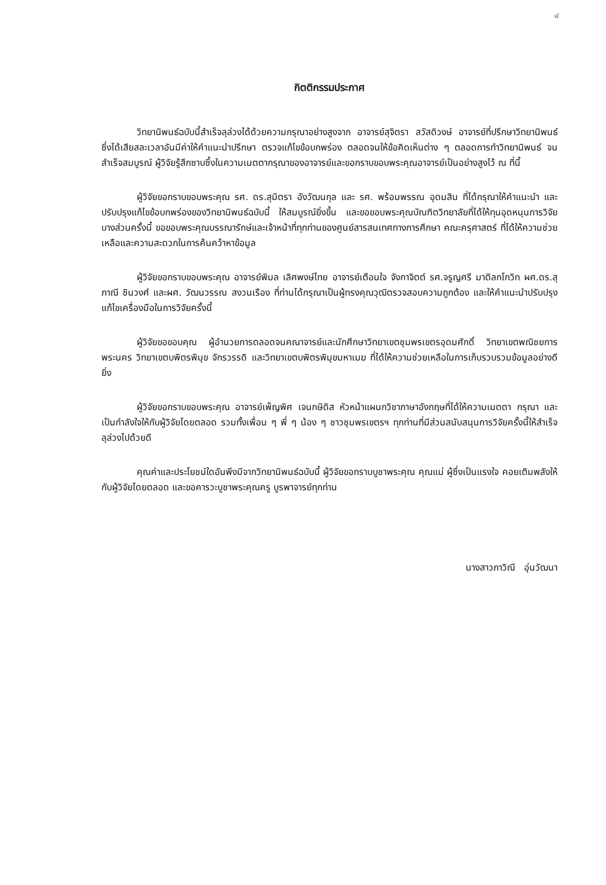ฬ
กิตติกรรมประกาศ
วิทยานิพนธ์ฉบับนี้สำเร็จลุล่วงได้ด้วยความกรุณาอย่างสูงจาก อาจารย์สุจิตรา สวัสดิวงษ์ อาจารย์ที่ปรึกษาวิทยานิพนธ์ ซึ่งได้เสียสละเวลาอันมีค่าให้คำแนะนำปรึกษา ตรวจแก้ไขข้อบกพร่อง ตลอดจนให้ข้อคิดเห็นต่าง ๆ ตลอดการทำวิทยานิพนธ์ จนสำเร็จสมบูรณ์ ผู้วิจัยรู้สึกซาบซึ้งในความเมตตากรุณาของอาจารย์และขอกราบขอบพระคุณอาจารย์เป็นอย่างสูงไว้ ณ ที่นี้
ผู้วิจัยขอกราบขอบพระคุณ รศ. ดร.สุมิตรา อังวัฒนกุล และ รศ. พร้อมพรรณ อุดมสิน ที่ได้กรุณาให้คำแนะนำ และปรับปรุงแก้ไขข้อบกพร่องของวิทยานิพนธ์ฉบับนี้ ให้สมบูรณ์ยิ่งขึ้น และขอขอบพระคุณบัณฑิตวิทยาลัยที่ได้ให้ทุนอุดหนุนการวิจัยบางส่วนครั้งนี้ ขอขอบพระคุณบรรณารักษ์และเจ้าหน้าที่ทุกท่านของศูนย์สารสนเทศทางการศึกษา คณะครุศาสตร์ ที่ได้ให้ความช่วยเหลือและความสะดวกในการค้นคว้าหาข้อมูล
ผู้วิจัยขอกราบขอบพระคุณ อาจารย์พิมล เลิศพงษ์ไทย อาจารย์เตือนใจ จังกาจิตต์ รศ.จรูญศรี มาดิลกโกวิท ผศ.ดร.สุภาณี ชินวงศ์ และผศ. วัฒนวรรณ สงวนเรือง ที่ท่านได้กรุณาเป็นผู้ทรงคุณวุฒิตรวจสอบความถูกต้อง และให้คำแนะนำปรับปรุงแก้ไขเครื่องมือในการวิจัยครั้งนี้
ผู้วิจัยขอขอบคุณ ผู้อำนวยการตลอดจนคณาจารย์และนักศึกษาวิทยาเขตชุมพรเขตรอุดมศักดิ์ วิทยาเขตพณิชยการพระนคร วิทยาเขตบพิตรพิมุข จักรวรรดิ และวิทยาเขตบพิตรพิมุขมหาเมฆ ที่ได้ให้ความช่วยเหลือในการเก็บรวบรวมข้อมูลอย่างดียิ่ง
ผู้วิจัยขอกราบขอบพระคุณ อาจารย์เพ็ญพิศ เจนกษิดิส หัวหน้าแผนกวิชาภาษาอังกฤษที่ได้ให้ความเมตตา กรุณา และเป็นกำลังใจให้กับผู้วิจัยโดยตลอด รวมทั้งเพื่อน ๆ พี่ ๆ น้อง ๆ ชาวชุมพรเขตรฯ ทุกท่านที่มีส่วนสนับสนุนการวิจัยครั้งนี้ให้สำเร็จลุล่วงไปด้วยดี
คุณค่าและประโยชน์ใดอันพึงมีจากวิทยานิพนธ์ฉบับนี้ ผู้วิจัยขอกราบบูชาพระคุณ คุณแม่ ผู้ซึ่งเป็นแรงใจ คอยเติมพลังให้กับผู้วิจัยโดยตลอด และขอคารวะบูชาพระคุณครู บูรพาจารย์ทุกท่าน
นางสาวภาวิณี อุ่นวัฒนา